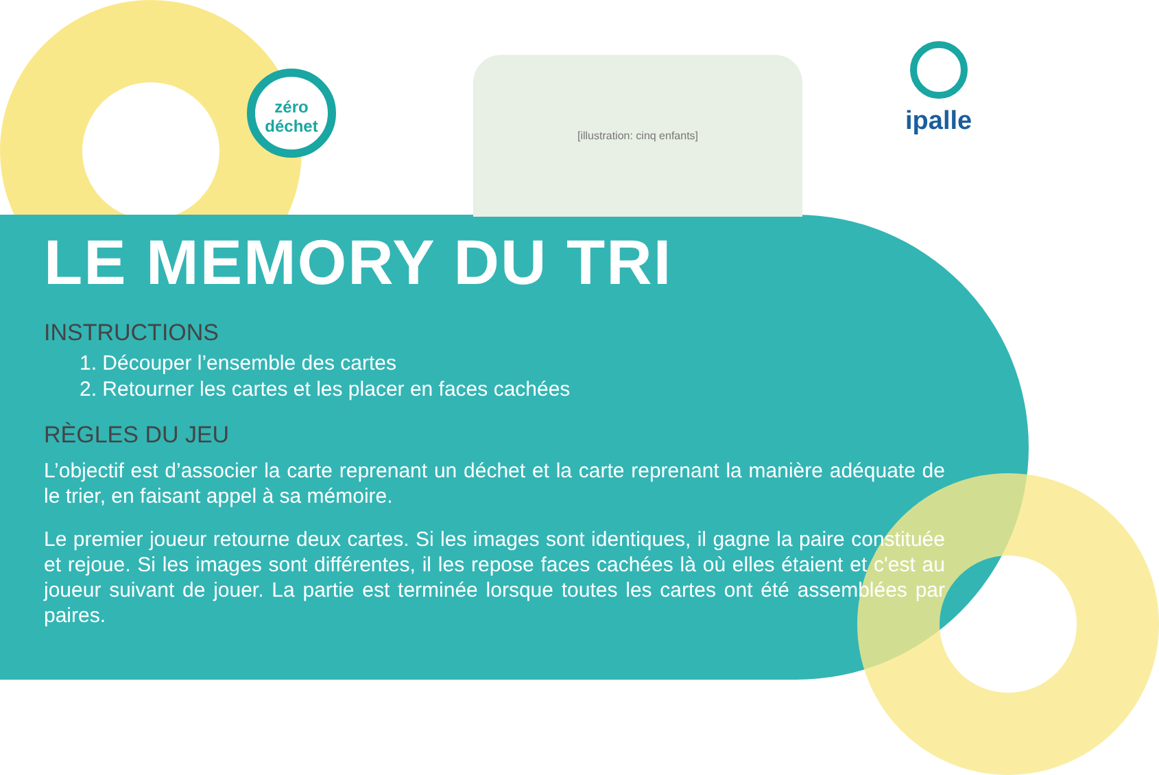zéro
déchet
[illustration: cinq enfants] ipalle
LE MEMORY DU TRI
INSTRUCTIONS
1. Découper l’ensemble des cartes
2. Retourner les cartes et les placer en faces cachées
RÈGLES DU JEU
L’objectif est d’associer la carte reprenant un déchet et la carte reprenant la manière adéquate de le trier, en faisant appel à sa mémoire.
Le premier joueur retourne deux cartes. Si les images sont identiques, il gagne la paire constituée et rejoue. Si les images sont différentes, il les repose faces cachées là où elles étaient et c'est au joueur suivant de jouer. La partie est terminée lorsque toutes les cartes ont été assemblées par paires.